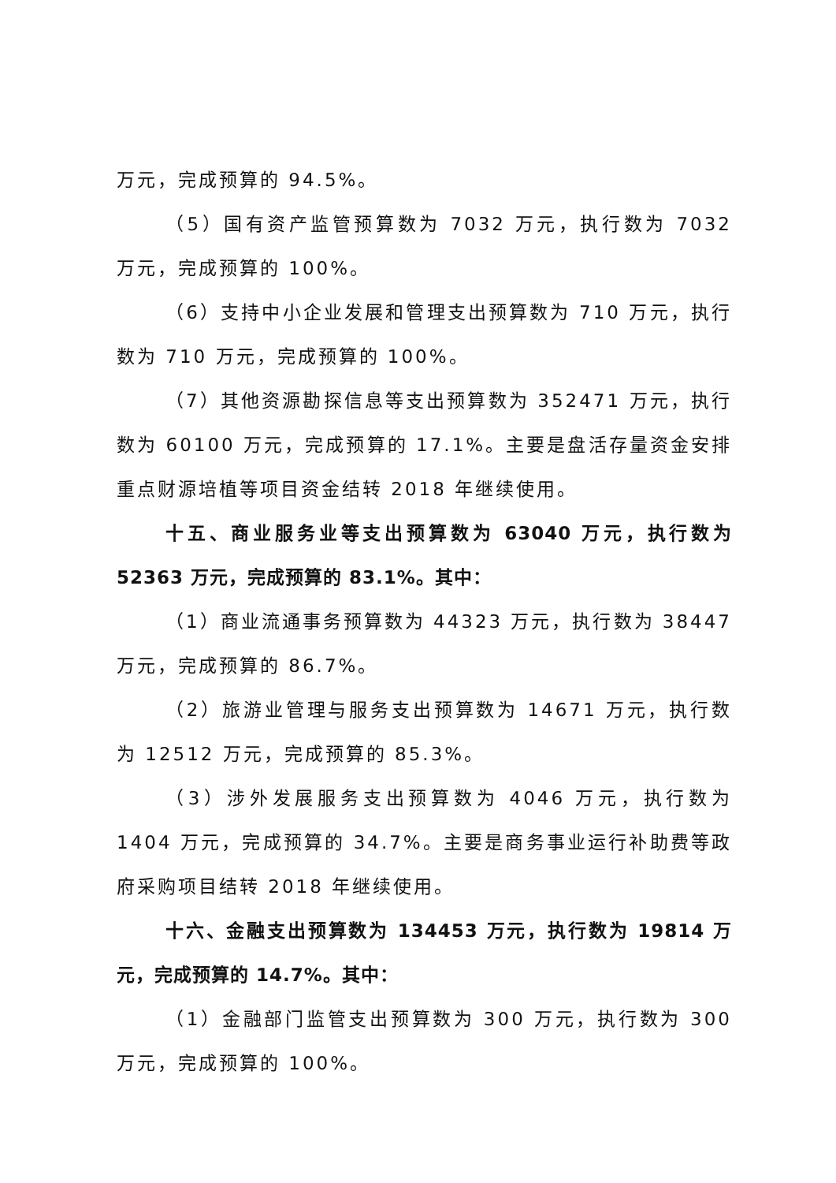万元，完成预算的 94.5%。
（5）国有资产监管预算数为 7032 万元，执行数为 7032 万元，完成预算的 100%。
（6）支持中小企业发展和管理支出预算数为 710 万元，执行数为 710 万元，完成预算的 100%。
（7）其他资源勘探信息等支出预算数为 352471 万元，执行数为 60100 万元，完成预算的 17.1%。主要是盘活存量资金安排重点财源培植等项目资金结转 2018 年继续使用。
十五、商业服务业等支出预算数为 63040 万元，执行数为 52363 万元，完成预算的 83.1%。其中：
（1）商业流通事务预算数为 44323 万元，执行数为 38447 万元，完成预算的 86.7%。
（2）旅游业管理与服务支出预算数为 14671 万元，执行数为 12512 万元，完成预算的 85.3%。
（3）涉外发展服务支出预算数为 4046 万元，执行数为 1404 万元，完成预算的 34.7%。主要是商务事业运行补助费等政府采购项目结转 2018 年继续使用。
十六、金融支出预算数为 134453 万元，执行数为 19814 万元，完成预算的 14.7%。其中：
（1）金融部门监管支出预算数为 300 万元，执行数为 300 万元，完成预算的 100%。